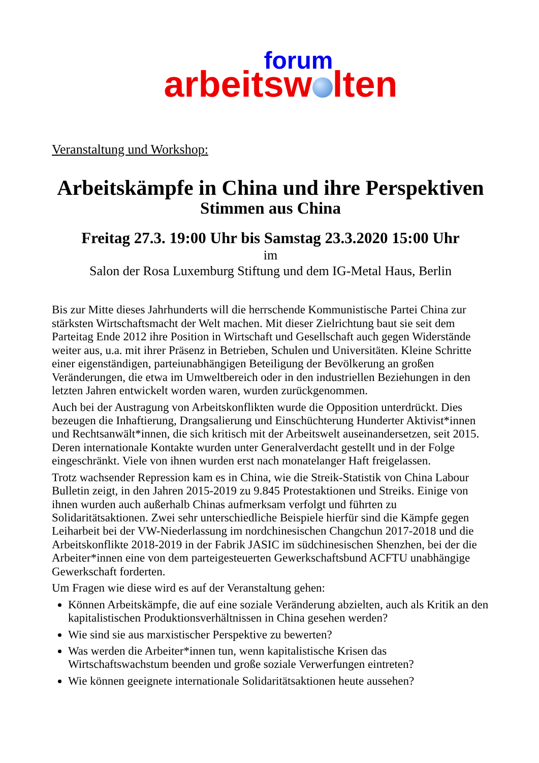forum
arbeitsw lten
Veranstaltung und Workshop:
Arbeitskämpfe in China und ihre Perspektiven
Stimmen aus China
Freitag 27.3. 19:00 Uhr bis Samstag 23.3.2020 15:00 Uhr
im
Salon der Rosa Luxemburg Stiftung und dem IG-Metal Haus, Berlin
Bis zur Mitte dieses Jahrhunderts will die herrschende Kommunistische Partei China zur stärksten Wirtschaftsmacht der Welt machen. Mit dieser Zielrichtung baut sie seit dem Parteitag Ende 2012 ihre Position in Wirtschaft und Gesellschaft auch gegen Widerstände weiter aus, u.a. mit ihrer Präsenz in Betrieben, Schulen und Universitäten. Kleine Schritte einer eigenständigen, parteiunabhängigen Beteiligung der Bevölkerung an großen Veränderungen, die etwa im Umweltbereich oder in den industriellen Beziehungen in den letzten Jahren entwickelt worden waren, wurden zurückgenommen.
Auch bei der Austragung von Arbeitskonflikten wurde die Opposition unterdrückt. Dies bezeugen die Inhaftierung, Drangsalierung und Einschüchterung Hunderter Aktivist*innen und Rechtsanwält*innen, die sich kritisch mit der Arbeitswelt auseinandersetzen, seit 2015. Deren internationale Kontakte wurden unter Generalverdacht gestellt und in der Folge eingeschränkt. Viele von ihnen wurden erst nach monatelanger Haft freigelassen.
Trotz wachsender Repression kam es in China, wie die Streik-Statistik von China Labour Bulletin zeigt, in den Jahren 2015-2019 zu 9.845 Protestaktionen und Streiks. Einige von ihnen wurden auch außerhalb Chinas aufmerksam verfolgt und führten zu Solidaritätsaktionen. Zwei sehr unterschiedliche Beispiele hierfür sind die Kämpfe gegen Leiharbeit bei der VW-Niederlassung im nordchinesischen Changchun 2017-2018 und die Arbeitskonflikte 2018-2019 in der Fabrik JASIC im südchinesischen Shenzhen, bei der die Arbeiter*innen eine von dem parteigesteuerten Gewerkschaftsbund ACFTU unabhängige Gewerkschaft forderten.
Um Fragen wie diese wird es auf der Veranstaltung gehen:
Können Arbeitskämpfe, die auf eine soziale Veränderung abzielten, auch als Kritik an den kapitalistischen Produktionsverhältnissen in China gesehen werden?
Wie sind sie aus marxistischer Perspektive zu bewerten?
Was werden die Arbeiter*innen tun, wenn kapitalistische Krisen das Wirtschaftswachstum beenden und große soziale Verwerfungen eintreten?
Wie können geeignete internationale Solidaritätsaktionen heute aussehen?